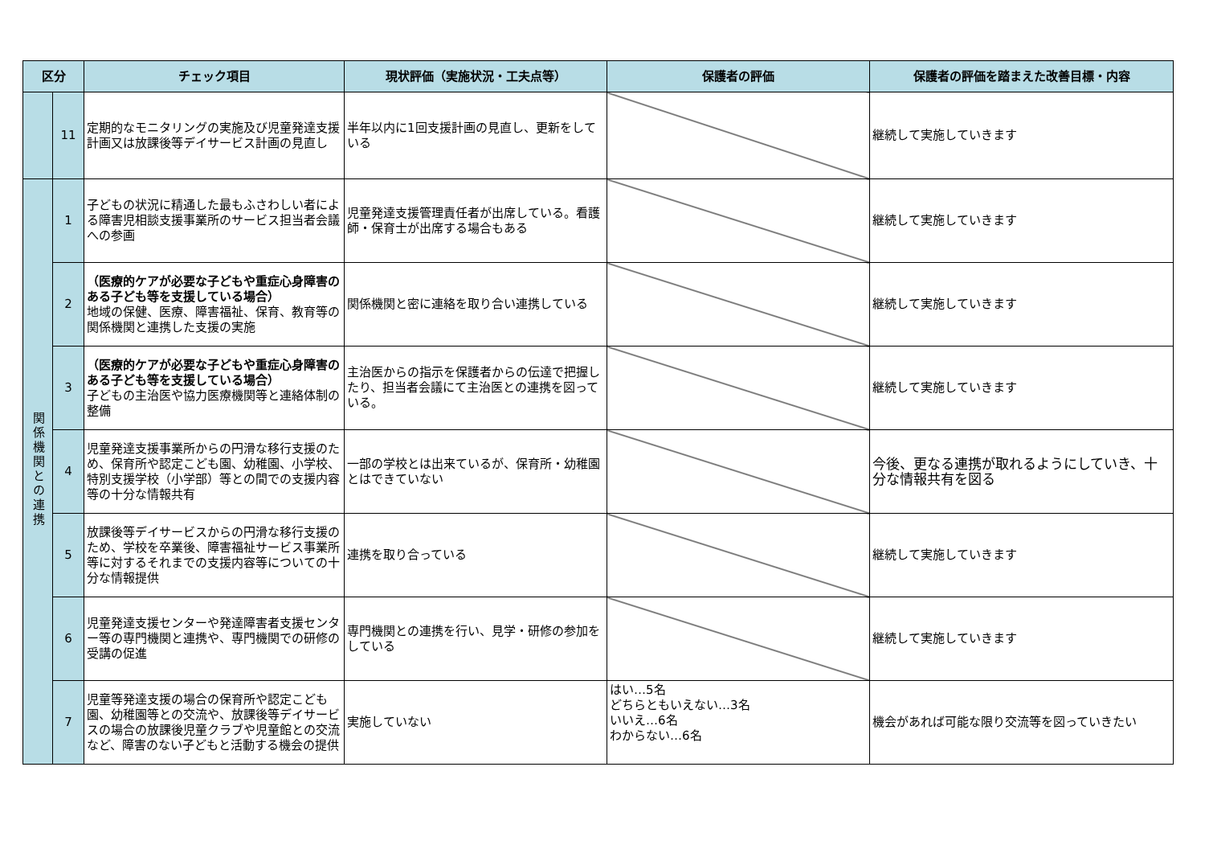| 区分 | | チェック項目 | 現状評価（実施状況・工夫点等） | 保護者の評価 | 保護者の評価を踏まえた改善目標・内容 |
| --- | --- | --- | --- | --- | --- |
| | 11 | 定期的なモニタリングの実施及び児童発達支援計画又は放課後等デイサービス計画の見直し | 半年以内に1回支援計画の見直し、更新をしている | | 継続して実施していきます |
| 関係機関との連携 | 1 | 子どもの状況に精通した最もふさわしい者による障害児相談支援事業所のサービス担当者会議への参画 | 児童発達支援管理責任者が出席している。看護師・保育士が出席する場合もある | | 継続して実施していきます |
| | 2 | （医療的ケアが必要な子どもや重症心身障害のある子ども等を支援している場合） 地域の保健、医療、障害福祉、保育、教育等の関係機関と連携した支援の実施 | 関係機関と密に連絡を取り合い連携している | | 継続して実施していきます |
| | 3 | （医療的ケアが必要な子どもや重症心身障害のある子ども等を支援している場合） 子どもの主治医や協力医療機関等と連絡体制の整備 | 主治医からの指示を保護者からの伝達で把握したり、担当者会議にて主治医との連携を図っている。 | | 継続して実施していきます |
| | 4 | 児童発達支援事業所からの円滑な移行支援のため、保育所や認定こども園、幼稚園、小学校、特別支援学校（小学部）等との間での支援内容等の十分な情報共有 | 一部の学校とは出来ているが、保育所・幼稚園とはできていない | | 今後、更なる連携が取れるようにしていき、十分な情報共有を図る |
| | 5 | 放課後等デイサービスからの円滑な移行支援のため、学校を卒業後、障害福祉サービス事業所等に対するそれまでの支援内容等についての十分な情報提供 | 連携を取り合っている | | 継続して実施していきます |
| | 6 | 児童発達支援センターや発達障害者支援センター等の専門機関と連携や、専門機関での研修の受講の促進 | 専門機関との連携を行い、見学・研修の参加をしている | | 継続して実施していきます |
| | 7 | 児童等発達支援の場合の保育所や認定こども園、幼稚園等との交流や、放課後等デイサービスの場合の放課後児童クラブや児童館との交流など、障害のない子どもと活動する機会の提供 | 実施していない | はい…5名 どちらともいえない…3名 いいえ…6名 わからない…6名 | 機会があれば可能な限り交流等を図っていきたい |